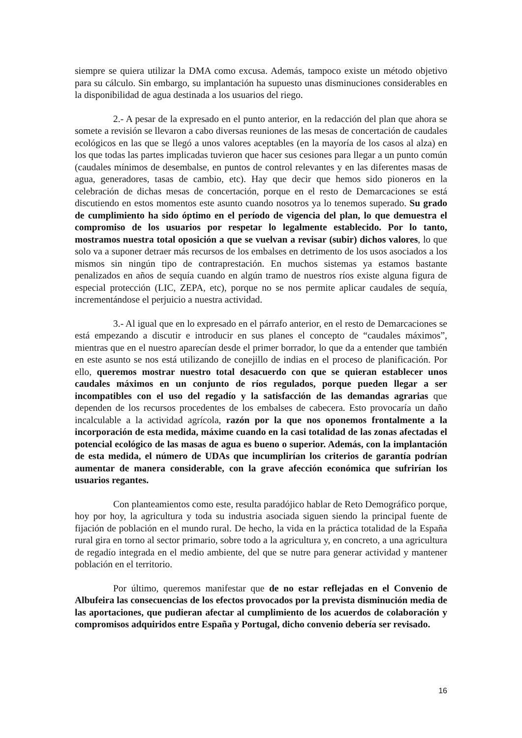siempre se quiera utilizar la DMA como excusa. Además, tampoco existe un método objetivo para su cálculo. Sin embargo, su implantación ha supuesto unas disminuciones considerables en la disponibilidad de agua destinada a los usuarios del riego.
2.- A pesar de la expresado en el punto anterior, en la redacción del plan que ahora se somete a revisión se llevaron a cabo diversas reuniones de las mesas de concertación de caudales ecológicos en las que se llegó a unos valores aceptables (en la mayoría de los casos al alza) en los que todas las partes implicadas tuvieron que hacer sus cesiones para llegar a un punto común (caudales mínimos de desembalse, en puntos de control relevantes y en las diferentes masas de agua, generadores, tasas de cambio, etc). Hay que decir que hemos sido pioneros en la celebración de dichas mesas de concertación, porque en el resto de Demarcaciones se está discutiendo en estos momentos este asunto cuando nosotros ya lo tenemos superado. Su grado de cumplimiento ha sido óptimo en el período de vigencia del plan, lo que demuestra el compromiso de los usuarios por respetar lo legalmente establecido. Por lo tanto, mostramos nuestra total oposición a que se vuelvan a revisar (subir) dichos valores, lo que solo va a suponer detraer más recursos de los embalses en detrimento de los usos asociados a los mismos sin ningún tipo de contraprestación. En muchos sistemas ya estamos bastante penalizados en años de sequía cuando en algún tramo de nuestros ríos existe alguna figura de especial protección (LIC, ZEPA, etc), porque no se nos permite aplicar caudales de sequía, incrementándose el perjuicio a nuestra actividad.
3.- Al igual que en lo expresado en el párrafo anterior, en el resto de Demarcaciones se está empezando a discutir e introducir en sus planes el concepto de “caudales máximos”, mientras que en el nuestro aparecían desde el primer borrador, lo que da a entender que también en este asunto se nos está utilizando de conejillo de indias en el proceso de planificación. Por ello, queremos mostrar nuestro total desacuerdo con que se quieran establecer unos caudales máximos en un conjunto de ríos regulados, porque pueden llegar a ser incompatibles con el uso del regadío y la satisfacción de las demandas agrarias que dependen de los recursos procedentes de los embalses de cabecera. Esto provocaría un daño incalculable a la actividad agrícola, razón por la que nos oponemos frontalmente a la incorporación de esta medida, máxime cuando en la casi totalidad de las zonas afectadas el potencial ecológico de las masas de agua es bueno o superior. Además, con la implantación de esta medida, el número de UDAs que incumplirían los criterios de garantía podrían aumentar de manera considerable, con la grave afección económica que sufrirían los usuarios regantes.
Con planteamientos como este, resulta paradójico hablar de Reto Demográfico porque, hoy por hoy, la agricultura y toda su industria asociada siguen siendo la principal fuente de fijación de población en el mundo rural. De hecho, la vida en la práctica totalidad de la España rural gira en torno al sector primario, sobre todo a la agricultura y, en concreto, a una agricultura de regadío integrada en el medio ambiente, del que se nutre para generar actividad y mantener población en el territorio.
Por último, queremos manifestar que de no estar reflejadas en el Convenio de Albufeira las consecuencias de los efectos provocados por la prevista disminución media de las aportaciones, que pudieran afectar al cumplimiento de los acuerdos de colaboración y compromisos adquiridos entre España y Portugal, dicho convenio debería ser revisado.
16